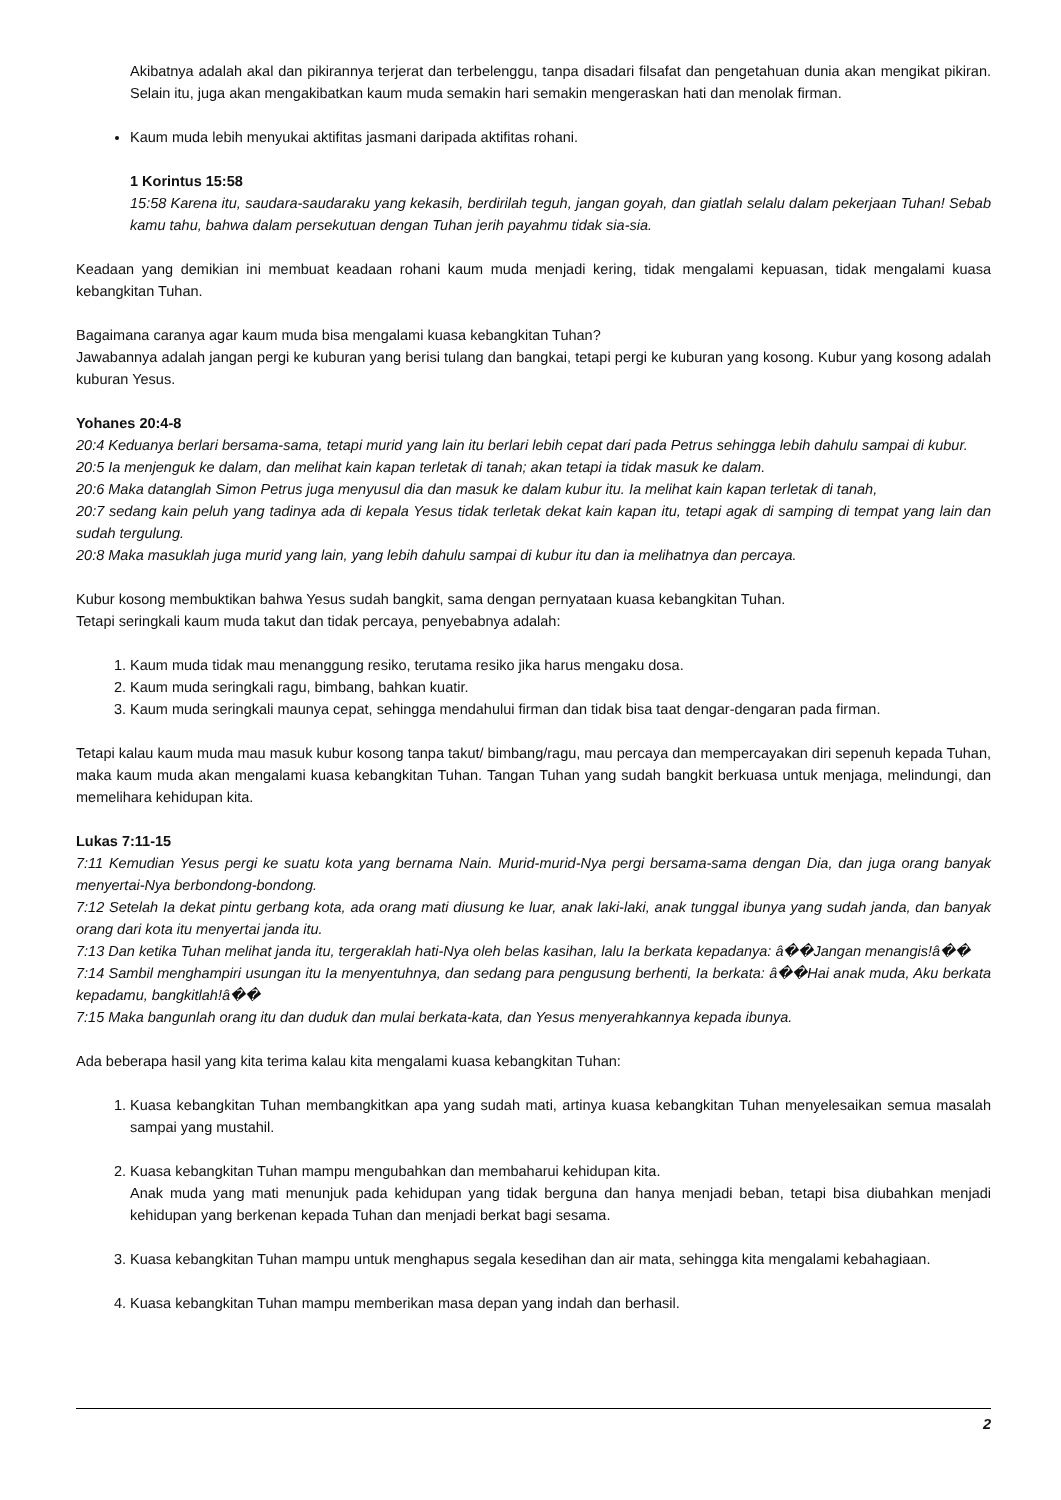Akibatnya adalah akal dan pikirannya terjerat dan terbelenggu, tanpa disadari filsafat dan pengetahuan dunia akan mengikat pikiran. Selain itu, juga akan mengakibatkan kaum muda semakin hari semakin mengeraskan hati dan menolak firman.
Kaum muda lebih menyukai aktifitas jasmani daripada aktifitas rohani.
1 Korintus 15:58
15:58 Karena itu, saudara-saudaraku yang kekasih, berdirilah teguh, jangan goyah, dan giatlah selalu dalam pekerjaan Tuhan! Sebab kamu tahu, bahwa dalam persekutuan dengan Tuhan jerih payahmu tidak sia-sia.
Keadaan yang demikian ini membuat keadaan rohani kaum muda menjadi kering, tidak mengalami kepuasan, tidak mengalami kuasa kebangkitan Tuhan.
Bagaimana caranya agar kaum muda bisa mengalami kuasa kebangkitan Tuhan?
Jawabannya adalah jangan pergi ke kuburan yang berisi tulang dan bangkai, tetapi pergi ke kuburan yang kosong. Kubur yang kosong adalah kuburan Yesus.
Yohanes 20:4-8
20:4 Keduanya berlari bersama-sama, tetapi murid yang lain itu berlari lebih cepat dari pada Petrus sehingga lebih dahulu sampai di kubur.
20:5 Ia menjenguk ke dalam, dan melihat kain kapan terletak di tanah; akan tetapi ia tidak masuk ke dalam.
20:6 Maka datanglah Simon Petrus juga menyusul dia dan masuk ke dalam kubur itu. Ia melihat kain kapan terletak di tanah,
20:7 sedang kain peluh yang tadinya ada di kepala Yesus tidak terletak dekat kain kapan itu, tetapi agak di samping di tempat yang lain dan sudah tergulung.
20:8 Maka masuklah juga murid yang lain, yang lebih dahulu sampai di kubur itu dan ia melihatnya dan percaya.
Kubur kosong membuktikan bahwa Yesus sudah bangkit, sama dengan pernyataan kuasa kebangkitan Tuhan.
Tetapi seringkali kaum muda takut dan tidak percaya, penyebabnya adalah:
1. Kaum muda tidak mau menanggung resiko, terutama resiko jika harus mengaku dosa.
2. Kaum muda seringkali ragu, bimbang, bahkan kuatir.
3. Kaum muda seringkali maunya cepat, sehingga mendahului firman dan tidak bisa taat dengar-dengaran pada firman.
Tetapi kalau kaum muda mau masuk kubur kosong tanpa takut/ bimbang/ragu, mau percaya dan mempercayakan diri sepenuh kepada Tuhan, maka kaum muda akan mengalami kuasa kebangkitan Tuhan. Tangan Tuhan yang sudah bangkit berkuasa untuk menjaga, melindungi, dan memelihara kehidupan kita.
Lukas 7:11-15
7:11 Kemudian Yesus pergi ke suatu kota yang bernama Nain. Murid-murid-Nya pergi bersama-sama dengan Dia, dan juga orang banyak menyertai-Nya berbondong-bondong.
7:12 Setelah Ia dekat pintu gerbang kota, ada orang mati diusung ke luar, anak laki-laki, anak tunggal ibunya yang sudah janda, dan banyak orang dari kota itu menyertai janda itu.
7:13 Dan ketika Tuhan melihat janda itu, tergeraklah hati-Nya oleh belas kasihan, lalu Ia berkata kepadanya: â��Jangan menangis!â��
7:14 Sambil menghampiri usungan itu Ia menyentuhnya, dan sedang para pengusung berhenti, Ia berkata: â��Hai anak muda, Aku berkata kepadamu, bangkitlah!â��
7:15 Maka bangunlah orang itu dan duduk dan mulai berkata-kata, dan Yesus menyerahkannya kepada ibunya.
Ada beberapa hasil yang kita terima kalau kita mengalami kuasa kebangkitan Tuhan:
1. Kuasa kebangkitan Tuhan membangkitkan apa yang sudah mati, artinya kuasa kebangkitan Tuhan menyelesaikan semua masalah sampai yang mustahil.
2. Kuasa kebangkitan Tuhan mampu mengubahkan dan membaharui kehidupan kita.
Anak muda yang mati menunjuk pada kehidupan yang tidak berguna dan hanya menjadi beban, tetapi bisa diubahkan menjadi kehidupan yang berkenan kepada Tuhan dan menjadi berkat bagi sesama.
3. Kuasa kebangkitan Tuhan mampu untuk menghapus segala kesedihan dan air mata, sehingga kita mengalami kebahagiaan.
4. Kuasa kebangkitan Tuhan mampu memberikan masa depan yang indah dan berhasil.
2